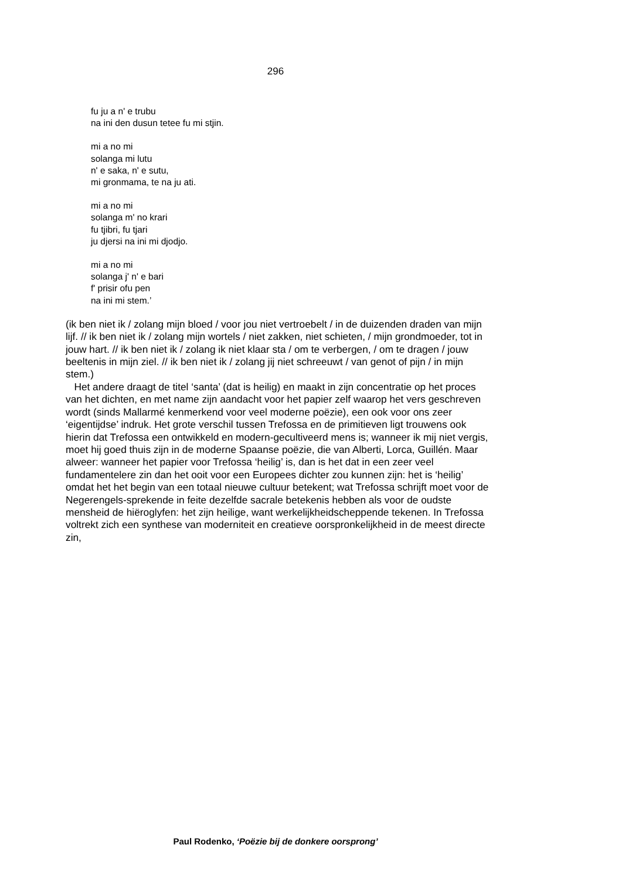296
fu ju a n' e trubu
na ini den dusun tetee fu mi stjin.
mi a no mi
solanga mi lutu
n' e saka, n' e sutu,
mi gronmama, te na ju ati.
mi a no mi
solanga m' no krari
fu tjibri, fu tjari
ju djersi na ini mi djodjo.
mi a no mi
solanga j' n' e bari
f' prisir ofu pen
na ini mi stem.’
(ik ben niet ik / zolang mijn bloed / voor jou niet vertroebelt / in de duizenden draden van mijn lijf. // ik ben niet ik / zolang mijn wortels / niet zakken, niet schieten, / mijn grondmoeder, tot in jouw hart. // ik ben niet ik / zolang ik niet klaar sta / om te verbergen, / om te dragen / jouw beeltenis in mijn ziel. // ik ben niet ik / zolang jij niet schreeuwt / van genot of pijn / in mijn stem.)
Het andere draagt de titel ‘santa’ (dat is heilig) en maakt in zijn concentratie op het proces van het dichten, en met name zijn aandacht voor het papier zelf waarop het vers geschreven wordt (sinds Mallarmé kenmerkend voor veel moderne poëzie), een ook voor ons zeer ‘eigentijdse’ indruk. Het grote verschil tussen Trefossa en de primitieven ligt trouwens ook hierin dat Trefossa een ontwikkeld en modern-gecultiveerd mens is; wanneer ik mij niet vergis, moet hij goed thuis zijn in de moderne Spaanse poëzie, die van Alberti, Lorca, Guillén. Maar alweer: wanneer het papier voor Trefossa ‘heilig’ is, dan is het dat in een zeer veel fundamentelere zin dan het ooit voor een Europees dichter zou kunnen zijn: het is ‘heilig’ omdat het het begin van een totaal nieuwe cultuur betekent; wat Trefossa schrijft moet voor de Negerengels-sprekende in feite dezelfde sacrale betekenis hebben als voor de oudste mensheid de hiëroglyfen: het zijn heilige, want werkelijkheidscheppende tekenen. In Trefossa voltrekt zich een synthese van moderniteit en creatieve oorspronkelijkheid in de meest directe zin,
Paul Rodenko, ‘Poëzie bij de donkere oorsprong’